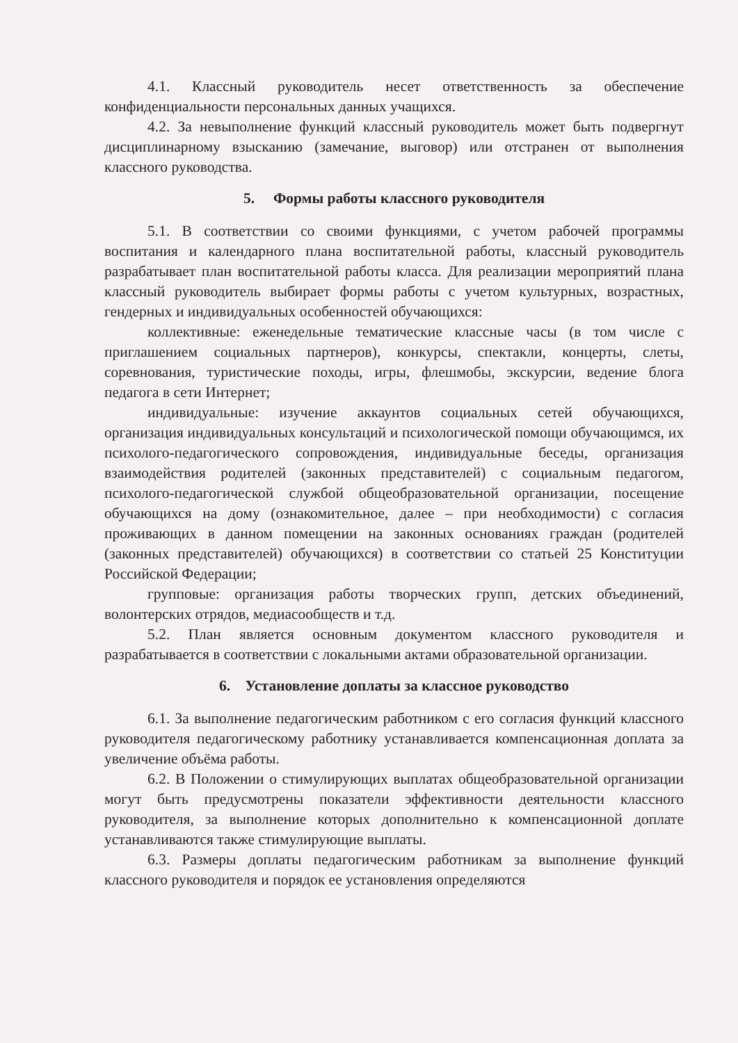4.1. Классный руководитель несет ответственность за обеспечение конфиденциальности персональных данных учащихся.
4.2. За невыполнение функций классный руководитель может быть подвергнут дисциплинарному взысканию (замечание, выговор) или отстранен от выполнения классного руководства.
5. Формы работы классного руководителя
5.1. В соответствии со своими функциями, с учетом рабочей программы воспитания и календарного плана воспитательной работы, классный руководитель разрабатывает план воспитательной работы класса. Для реализации мероприятий плана классный руководитель выбирает формы работы с учетом культурных, возрастных, гендерных и индивидуальных особенностей обучающихся:
коллективные: еженедельные тематические классные часы (в том числе с приглашением социальных партнеров), конкурсы, спектакли, концерты, слеты, соревнования, туристические походы, игры, флешмобы, экскурсии, ведение блога педагога в сети Интернет;
индивидуальные: изучение аккаунтов социальных сетей обучающихся, организация индивидуальных консультаций и психологической помощи обучающимся, их психолого-педагогического сопровождения, индивидуальные беседы, организация взаимодействия родителей (законных представителей) с социальным педагогом, психолого-педагогической службой общеобразовательной организации, посещение обучающихся на дому (ознакомительное, далее – при необходимости) с согласия проживающих в данном помещении на законных основаниях граждан (родителей (законных представителей) обучающихся) в соответствии со статьей 25 Конституции Российской Федерации;
групповые: организация работы творческих групп, детских объединений, волонтерских отрядов, медиасообществ и т.д.
5.2. План является основным документом классного руководителя и разрабатывается в соответствии с локальными актами образовательной организации.
6. Установление доплаты за классное руководство
6.1. За выполнение педагогическим работником с его согласия функций классного руководителя педагогическому работнику устанавливается компенсационная доплата за увеличение объёма работы.
6.2. В Положении о стимулирующих выплатах общеобразовательной организации могут быть предусмотрены показатели эффективности деятельности классного руководителя, за выполнение которых дополнительно к компенсационной доплате устанавливаются также стимулирующие выплаты.
6.3. Размеры доплаты педагогическим работникам за выполнение функций классного руководителя и порядок ее установления определяются